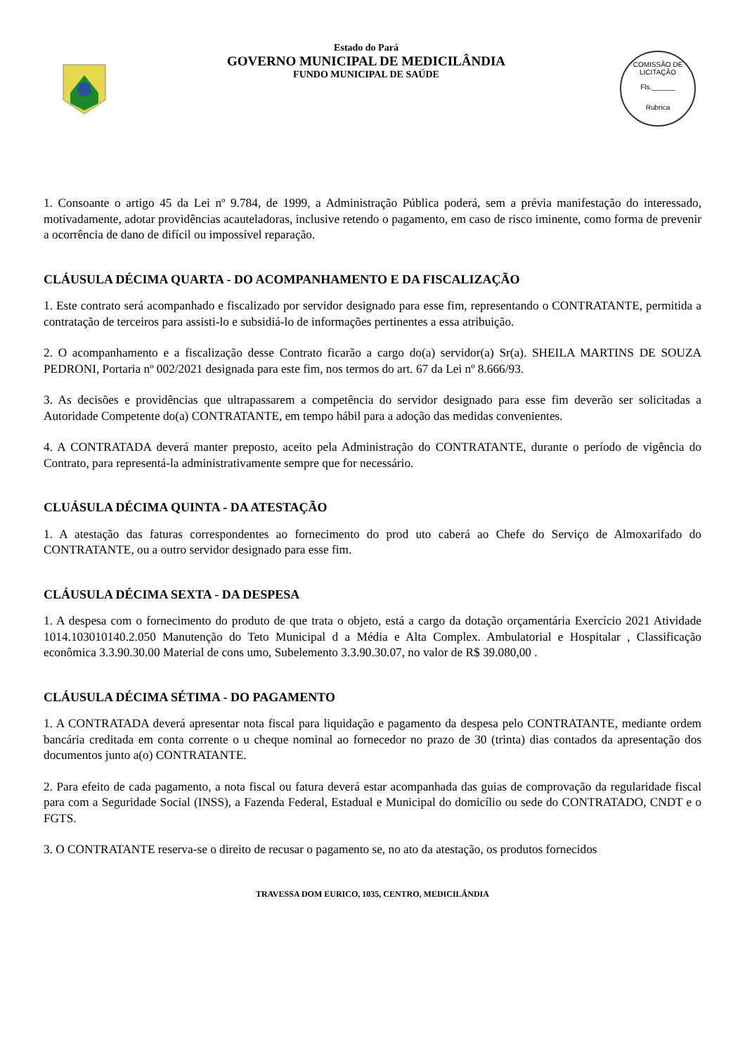Estado do Pará
GOVERNO MUNICIPAL DE MEDICILÂNDIA
FUNDO MUNICIPAL DE SAÚDE
COMISSÃO DE LICITAÇÃO
Fls.______
Rubrica
1. Consoante o artigo 45 da Lei nº 9.784, de 1999, a Administração Pública poderá, sem a prévia manifestação do interessado, motivadamente, adotar providências acauteladoras, inclusive retendo o pagamento, em caso de risco iminente, como forma de prevenir a ocorrência de dano de difícil ou impossível reparação.
CLÁUSULA DÉCIMA QUARTA - DO ACOMPANHAMENTO E DA FISCALIZAÇÃO
1. Este contrato será acompanhado e fiscalizado por servidor designado para esse fim, representando o CONTRATANTE, permitida a contratação de terceiros para assisti-lo e subsidiá-lo de informações pertinentes a essa atribuição.
2. O acompanhamento e a fiscalização desse Contrato ficarão a cargo do(a) servidor(a) Sr(a). SHEILA MARTINS DE SOUZA PEDRONI, Portaria nº 002/2021 designada para este fim, nos termos do art. 67 da Lei nº 8.666/93.
3. As decisões e providências que ultrapassarem a competência do servidor designado para esse fim deverão ser solicitadas a Autoridade Competente do(a) CONTRATANTE, em tempo hábil para a adoção das medidas convenientes.
4. A CONTRATADA deverá manter preposto, aceito pela Administração do CONTRATANTE, durante o período de vigência do Contrato, para representá-la administrativamente sempre que for necessário.
CLUÁSULA DÉCIMA QUINTA - DA ATESTAÇÃO
1. A atestação das faturas correspondentes ao fornecimento do prod uto caberá ao Chefe do Serviço de Almoxarifado do CONTRATANTE, ou a outro servidor designado para esse fim.
CLÁUSULA DÉCIMA SEXTA - DA DESPESA
1. A despesa com o fornecimento do produto de que trata o objeto, está a cargo da dotação orçamentária Exercício 2021 Atividade 1014.103010140.2.050 Manutenção do Teto Municipal d a Média e Alta Complex. Ambulatorial e Hospitalar , Classificação econômica 3.3.90.30.00 Material de cons umo, Subelemento 3.3.90.30.07, no valor de R$ 39.080,00 .
CLÁUSULA DÉCIMA SÉTIMA - DO PAGAMENTO
1. A CONTRATADA deverá apresentar nota fiscal para liquidação e pagamento da despesa pelo CONTRATANTE, mediante ordem bancária creditada em conta corrente o u cheque nominal ao fornecedor no prazo de 30 (trinta) dias contados da apresentação dos documentos junto a(o) CONTRATANTE.
2. Para efeito de cada pagamento, a nota fiscal ou fatura deverá estar acompanhada das guias de comprovação da regularidade fiscal para com a Seguridade Social (INSS), a Fazenda Federal, Estadual e Municipal do domicílio ou sede do CONTRATADO, CNDT e o FGTS.
3. O CONTRATANTE reserva-se o direito de recusar o pagamento se, no ato da atestação, os produtos fornecidos
TRAVESSA DOM EURICO, 1035, CENTRO, MEDICILÂNDIA